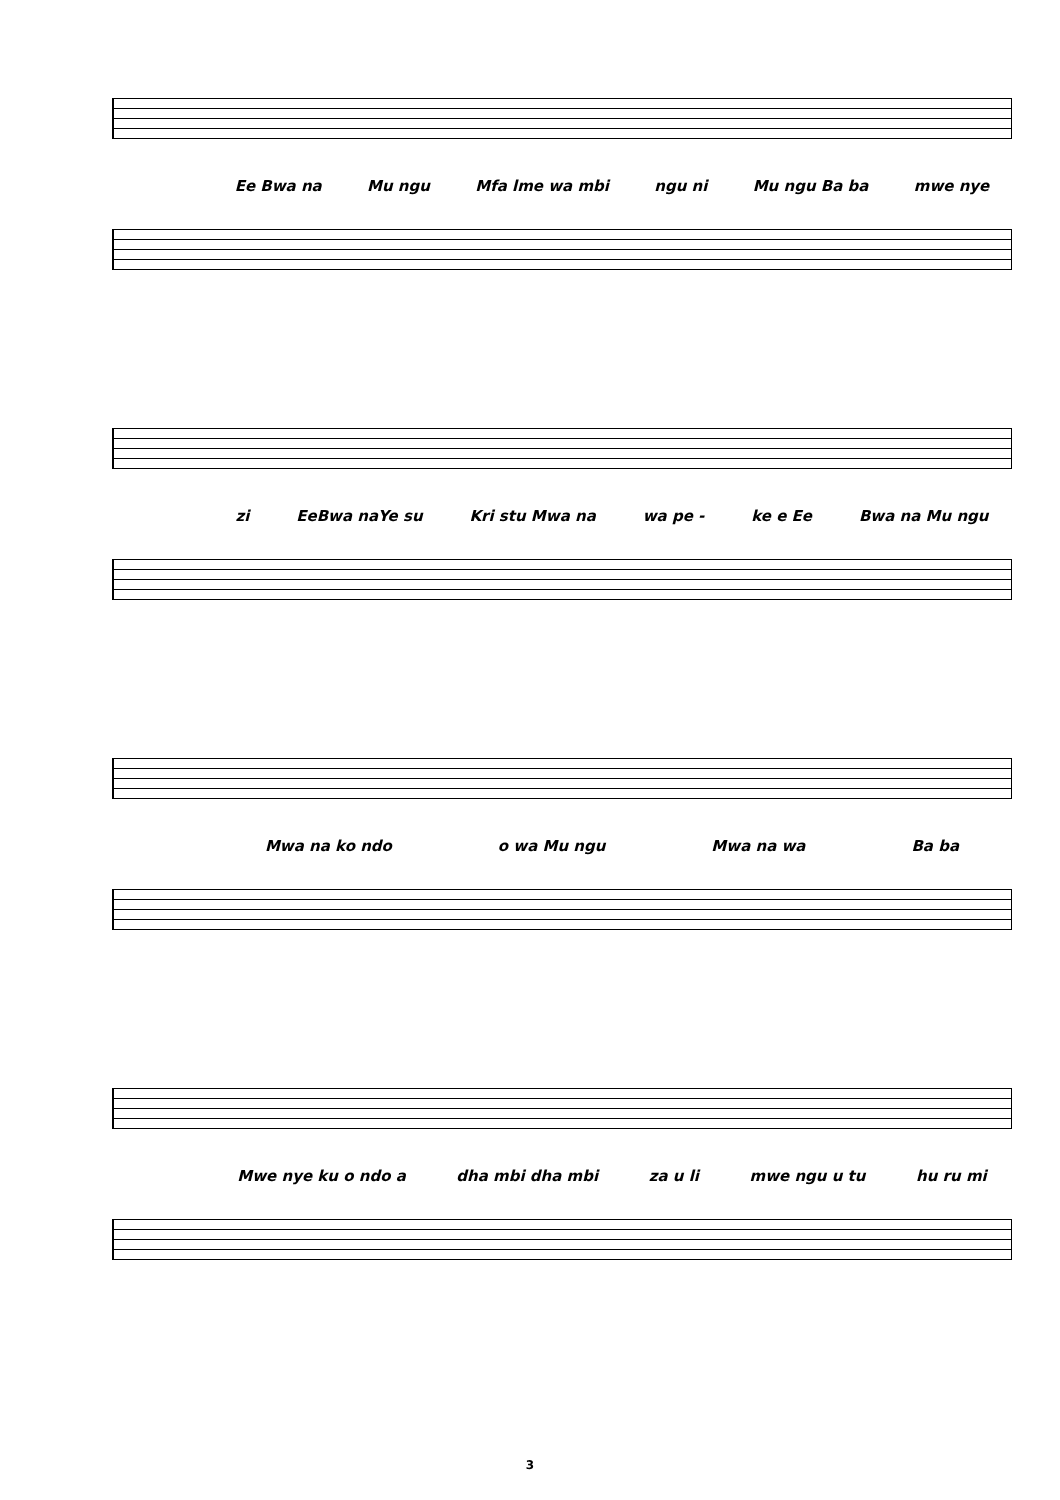Ee Bwa na Mu ngu Mfa lme wa mbi ngu ni Mu ngu Ba ba mwe nye
zi EeBwa naYe su Kri stu Mwa na wa pe - ke e Ee Bwa na Mu ngu
Mwa na ko ndo o wa Mu ngu Mwa na wa Ba ba
Mwe nye ku o ndo a dha mbi dha mbi za u li mwe ngu u tu hu ru mi
3